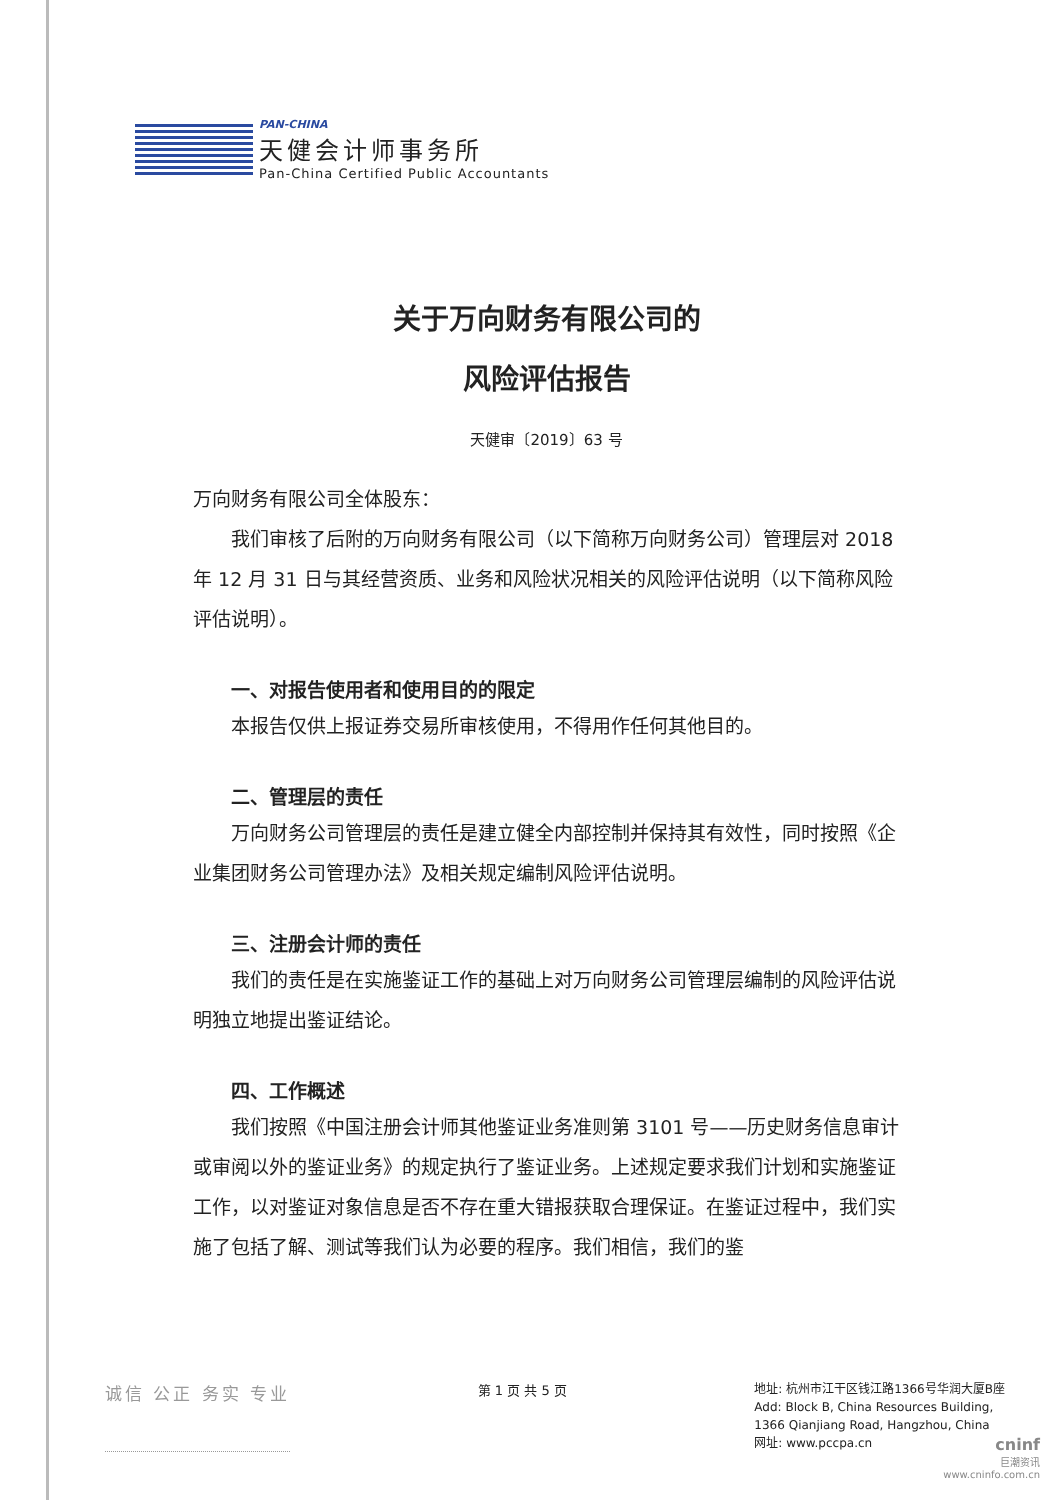PAN-CHINA
天健会计师事务所
Pan-China Certified Public Accountants
关于万向财务有限公司的
风险评估报告
天健审〔2019〕63 号
万向财务有限公司全体股东：
我们审核了后附的万向财务有限公司（以下简称万向财务公司）管理层对 2018 年 12 月 31 日与其经营资质、业务和风险状况相关的风险评估说明（以下简称风险评估说明）。
一、对报告使用者和使用目的的限定
本报告仅供上报证券交易所审核使用，不得用作任何其他目的。
二、管理层的责任
万向财务公司管理层的责任是建立健全内部控制并保持其有效性，同时按照《企业集团财务公司管理办法》及相关规定编制风险评估说明。
三、注册会计师的责任
我们的责任是在实施鉴证工作的基础上对万向财务公司管理层编制的风险评估说明独立地提出鉴证结论。
四、工作概述
我们按照《中国注册会计师其他鉴证业务准则第 3101 号——历史财务信息审计或审阅以外的鉴证业务》的规定执行了鉴证业务。上述规定要求我们计划和实施鉴证工作，以对鉴证对象信息是否不存在重大错报获取合理保证。在鉴证过程中，我们实施了包括了解、测试等我们认为必要的程序。我们相信，我们的鉴
诚信 公正 务实 专业
第 1 页 共 5 页
地址: 杭州市江干区钱江路1366号华润大厦B座
Add: Block B, China Resources Building,
1366 Qianjiang Road, Hangzhou, China
网址: www.pccpa.cn
cninf
巨潮资讯
www.cninfo.com.cn